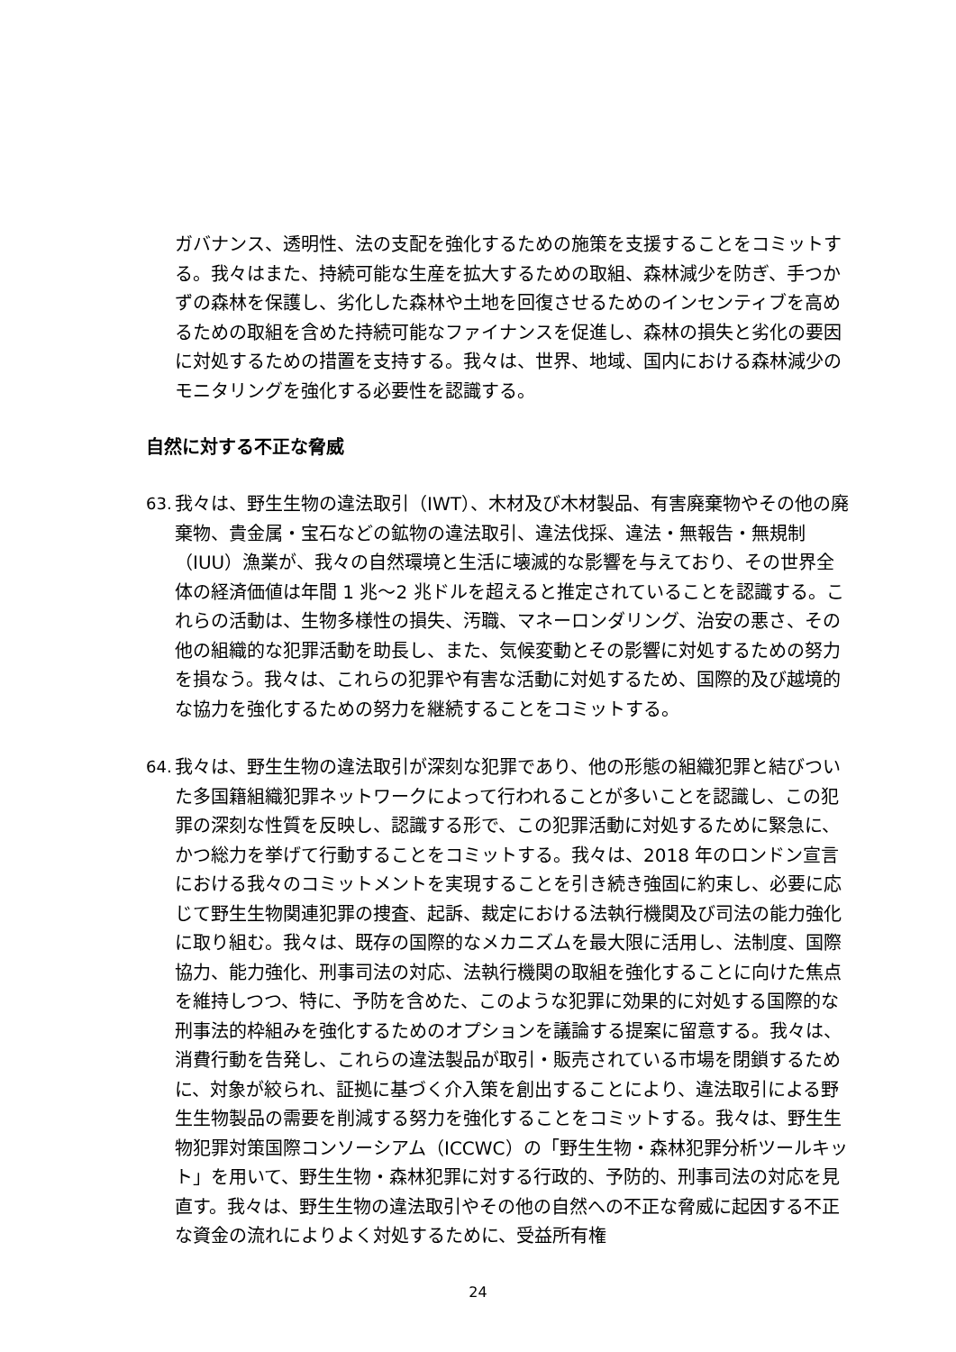ガバナンス、透明性、法の支配を強化するための施策を支援することをコミットする。我々はまた、持続可能な生産を拡大するための取組、森林減少を防ぎ、手つかずの森林を保護し、劣化した森林や土地を回復させるためのインセンティブを高めるための取組を含めた持続可能なファイナンスを促進し、森林の損失と劣化の要因に対処するための措置を支持する。我々は、世界、地域、国内における森林減少のモニタリングを強化する必要性を認識する。
自然に対する不正な脅威
63.
我々は、野生生物の違法取引（IWT）、木材及び木材製品、有害廃棄物やその他の廃棄物、貴金属・宝石などの鉱物の違法取引、違法伐採、違法・無報告・無規制（IUU）漁業が、我々の自然環境と生活に壊滅的な影響を与えており、その世界全体の経済価値は年間 1 兆～2 兆ドルを超えると推定されていることを認識する。これらの活動は、生物多様性の損失、汚職、マネーロンダリング、治安の悪さ、その他の組織的な犯罪活動を助長し、また、気候変動とその影響に対処するための努力を損なう。我々は、これらの犯罪や有害な活動に対処するため、国際的及び越境的な協力を強化するための努力を継続することをコミットする。
64.
我々は、野生生物の違法取引が深刻な犯罪であり、他の形態の組織犯罪と結びついた多国籍組織犯罪ネットワークによって行われることが多いことを認識し、この犯罪の深刻な性質を反映し、認識する形で、この犯罪活動に対処するために緊急に、かつ総力を挙げて行動することをコミットする。我々は、2018 年のロンドン宣言における我々のコミットメントを実現することを引き続き強固に約束し、必要に応じて野生生物関連犯罪の捜査、起訴、裁定における法執行機関及び司法の能力強化に取り組む。我々は、既存の国際的なメカニズムを最大限に活用し、法制度、国際協力、能力強化、刑事司法の対応、法執行機関の取組を強化することに向けた焦点を維持しつつ、特に、予防を含めた、このような犯罪に効果的に対処する国際的な刑事法的枠組みを強化するためのオプションを議論する提案に留意する。我々は、消費行動を告発し、これらの違法製品が取引・販売されている市場を閉鎖するために、対象が絞られ、証拠に基づく介入策を創出することにより、違法取引による野生生物製品の需要を削減する努力を強化することをコミットする。我々は、野生生物犯罪対策国際コンソーシアム（ICCWC）の「野生生物・森林犯罪分析ツールキット」を用いて、野生生物・森林犯罪に対する行政的、予防的、刑事司法の対応を見直す。我々は、野生生物の違法取引やその他の自然への不正な脅威に起因する不正な資金の流れによりよく対処するために、受益所有権
24